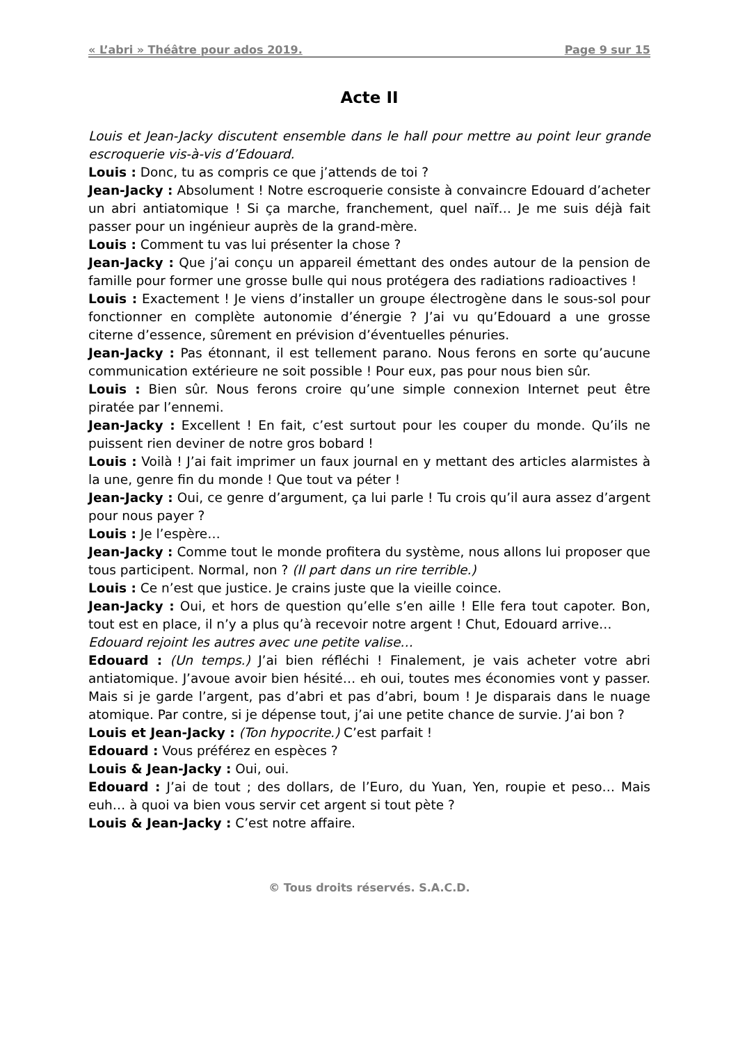« L’abri » Théâtre pour ados 2019. Page 9 sur 15
Acte II
Louis et Jean-Jacky discutent ensemble dans le hall pour mettre au point leur grande escroquerie vis-à-vis d’Edouard.
Louis : Donc, tu as compris ce que j’attends de toi ?
Jean-Jacky : Absolument ! Notre escroquerie consiste à convaincre Edouard d’acheter un abri antiatomique ! Si ça marche, franchement, quel naïf… Je me suis déjà fait passer pour un ingénieur auprès de la grand-mère.
Louis : Comment tu vas lui présenter la chose ?
Jean-Jacky : Que j’ai conçu un appareil émettant des ondes autour de la pension de famille pour former une grosse bulle qui nous protégera des radiations radioactives !
Louis : Exactement ! Je viens d’installer un groupe électrogène dans le sous-sol pour fonctionner en complète autonomie d’énergie ? J’ai vu qu’Edouard a une grosse citerne d’essence, sûrement en prévision d’éventuelles pénuries.
Jean-Jacky : Pas étonnant, il est tellement parano. Nous ferons en sorte qu’aucune communication extérieure ne soit possible ! Pour eux, pas pour nous bien sûr.
Louis : Bien sûr. Nous ferons croire qu’une simple connexion Internet peut être piratée par l’ennemi.
Jean-Jacky : Excellent ! En fait, c’est surtout pour les couper du monde. Qu’ils ne puissent rien deviner de notre gros bobard !
Louis : Voilà ! J’ai fait imprimer un faux journal en y mettant des articles alarmistes à la une, genre fin du monde ! Que tout va péter !
Jean-Jacky : Oui, ce genre d’argument, ça lui parle ! Tu crois qu’il aura assez d’argent pour nous payer ?
Louis : Je l’espère…
Jean-Jacky : Comme tout le monde profitera du système, nous allons lui proposer que tous participent. Normal, non ? (Il part dans un rire terrible.)
Louis : Ce n’est que justice. Je crains juste que la vieille coince.
Jean-Jacky : Oui, et hors de question qu’elle s’en aille ! Elle fera tout capoter. Bon, tout est en place, il n’y a plus qu’à recevoir notre argent ! Chut, Edouard arrive…
Edouard rejoint les autres avec une petite valise…
Edouard : (Un temps.) J’ai bien réfléchi ! Finalement, je vais acheter votre abri antiatomique. J’avoue avoir bien hésité… eh oui, toutes mes économies vont y passer. Mais si je garde l’argent, pas d’abri et pas d’abri, boum ! Je disparais dans le nuage atomique. Par contre, si je dépense tout, j’ai une petite chance de survie. J’ai bon ?
Louis et Jean-Jacky : (Ton hypocrite.) C’est parfait !
Edouard : Vous préférez en espèces ?
Louis & Jean-Jacky : Oui, oui.
Edouard : J’ai de tout ; des dollars, de l’Euro, du Yuan, Yen, roupie et peso… Mais euh… à quoi va bien vous servir cet argent si tout pète ?
Louis & Jean-Jacky : C’est notre affaire.
© Tous droits réservés. S.A.C.D.